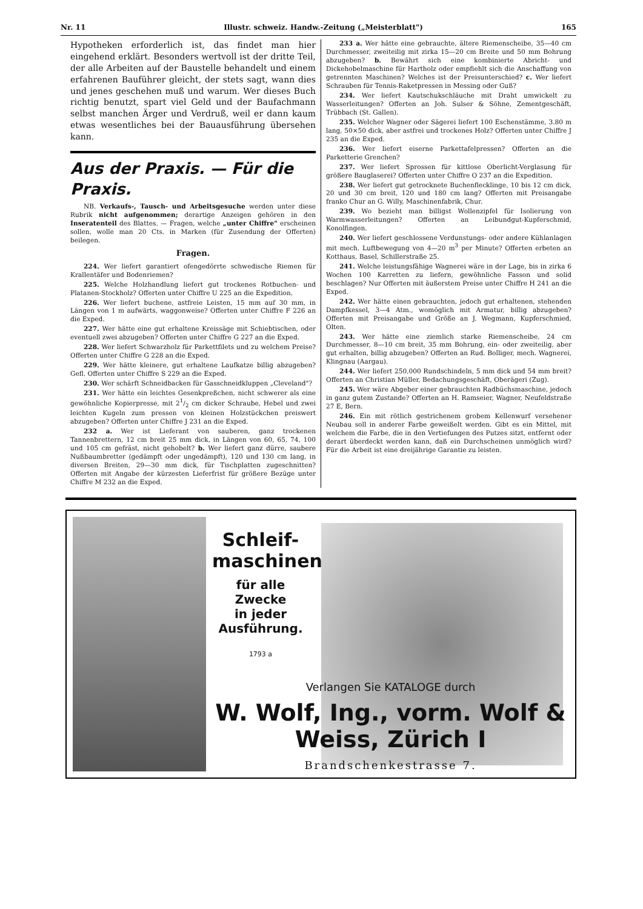Nr. 11 Illustr. schweiz. Handw.-Zeitung („Meisterblatt") 165
Hypotheken erforderlich ist, das findet man hier eingehend erklärt. Besonders wertvoll ist der dritte Teil, der alle Arbeiten auf der Baustelle behandelt und einem erfahrenen Bauführer gleicht, der stets sagt, wann dies und jenes geschehen muß und warum. Wer dieses Buch richtig benutzt, spart viel Geld und der Baufachmann selbst manchen Ärger und Verdruß, weil er dann kaum etwas wesentliches bei der Bauausführung übersehen kann.
Aus der Praxis. — Für die Praxis.
NB. Verkaufs-, Tausch- und Arbeitsgesuche werden unter diese Rubrik nicht aufgenommen; derartige Anzeigen gehören in den Inseratenteil des Blattes. — Fragen, welche „unter Chiffre" erscheinen sollen, wolle man 20 Cts. in Marken (für Zusendung der Offerten) beilegen.
Fragen.
224. Wer liefert garantiert ofengedörrte schwedische Riemen für Krallentäfer und Bodenriemen?
225. Welche Holzhandlung liefert gut trockenes Rotbuchen- und Platanen-Stockholz? Offerten unter Chiffre U 225 an die Expedition.
226. Wer liefert buchene, astfreie Leisten, 15 mm auf 30 mm, in Längen von 1 m aufwärts, waggonweise? Offerten unter Chiffre F 226 an die Exped.
227. Wer hätte eine gut erhaltene Kreissäge mit Schiebtischen, oder eventuell zwei abzugeben? Offerten unter Chiffre G 227 an die Exped.
228. Wer liefert Schwarzholz für Parkettfilets und zu welchem Preise? Offerten unter Chiffre G 228 an die Exped.
229. Wer hätte kleinere, gut erhaltene Laufkatze billig abzugeben? Gefl. Offerten unter Chiffre S 229 an die Exped.
230. Wer schärft Schneidbacken für Gasschneidkluppen „Cleveland"?
231. Wer hätte ein leichtes Gesenkpreßchen, nicht schwerer als eine gewöhnliche Kopierpresse, mit 21/2 cm dicker Schraube, Hebel und zwei leichten Kugeln zum pressen von kleinen Holzstückchen preiswert abzugeben? Offerten unter Chiffre J 231 an die Exped.
232 a. Wer ist Lieferant von sauberen, ganz trockenen Tannenbrettern, 12 cm breit 25 mm dick, in Längen von 60, 65, 74, 100 und 105 cm gefräst, nicht gehobelt? b. Wer liefert ganz dürre, saubere Nußbaumbretter (gedämpft oder ungedämpft), 120 und 130 cm lang, in diversen Breiten, 29—30 mm dick, für Tischplatten zugeschnitten? Offerten mit Angabe der kürzesten Lieferfrist für größere Bezüge unter Chiffre M 232 an die Exped.
233 a. Wer hätte eine gebrauchte, ältere Riemenscheibe, 35—40 cm Durchmesser, zweiteilig mit zirka 15—20 cm Breite und 50 mm Bohrung abzugeben? b. Bewährt sich eine kombinierte Abricht- und Dickehobelmaschine für Hartholz oder empfiehlt sich die Anschaffung von getrennten Maschinen? Welches ist der Preisunterschied? c. Wer liefert Schrauben für Tennis-Raketpressen in Messing oder Guß?
234. Wer liefert Kautschukschläuche mit Draht umwickelt zu Wasserleitungen? Offerten an Joh. Sulser & Söhne, Zementgeschäft, Trübbach (St. Gallen).
235. Welcher Wagner oder Sägerei liefert 100 Eschenstämme, 3.80 m lang, 50×50 dick, aber astfrei und trockenes Holz? Offerten unter Chiffre J 235 an die Exped.
236. Wer liefert eiserne Parkettafelpressen? Offerten an die Parketterie Grenchen?
237. Wer liefert Sprossen für kittlose Oberlicht-Verglasung für größere Bauglaserei? Offerten unter Chiffre O 237 an die Expedition.
238. Wer liefert gut getrocknete Buchenflecklinge, 10 bis 12 cm dick, 20 und 30 cm breit, 120 und 180 cm lang? Offerten mit Preisangabe franko Chur an G. Willy, Maschinenfabrik, Chur.
239. Wo bezieht man billigst Wollenzipfel für Isolierung von Warmwasserleitungen? Offerten an Leibundgut-Kupferschmid, Konolfingen.
240. Wer liefert geschlossene Verdunstungs- oder andere Kühlanlagen mit mech. Luftbewegung von 4—20 m<sup>3</sup> per Minute? Offerten erbeten an Kotthaus, Basel, Schillerstraße 25.
241. Welche leistungsfähige Wagnerei wäre in der Lage, bis in zirka 6 Wochen 100 Karretten zu liefern, gewöhnliche Fasson und solid beschlagen? Nur Offerten mit äußerstem Preise unter Chiffre H 241 an die Exped.
242. Wer hätte einen gebrauchten, jedoch gut erhaltenen, stehenden Dampfkessel, 3—4 Atm., womöglich mit Armatur, billig abzugeben? Offerten mit Preisangabe und Größe an J. Wegmann, Kupferschmied, Olten.
243. Wer hätte eine ziemlich starke Riemenscheibe, 24 cm Durchmesser, 8—10 cm breit, 35 mm Bohrung, ein- oder zweiteilig, aber gut erhalten, billig abzugeben? Offerten an Rud. Bolliger, mech. Wagnerei, Klingnau (Aargau).
244. Wer liefert 250,000 Rundschindeln, 5 mm dick und 54 mm breit? Offerten an Christian Müller, Bedachungsgeschäft, Oberägeri (Zug).
245. Wer wäre Abgeber einer gebrauchten Radbüchsmaschine, jedoch in ganz gutem Zustande? Offerten an H. Ramseier, Wagner, Neufeldstraße 27 E, Bern.
246. Ein mit rötlich gestrichenem grobem Kellenwurf versehener Neubau soll in anderer Farbe geweißelt werden. Gibt es ein Mittel, mit welchem die Farbe, die in den Vertiefungen des Putzes sitzt, entfernt oder derart überdeckt werden kann, daß ein Durchscheinen unmöglich wird? Für die Arbeit ist eine dreijährige Garantie zu leisten.
Schleif-
maschinen
für alle Zwecke
in jeder
Ausführung.
1793 a
Verlangen Sie KATALOGE durch
W. Wolf, Ing., vorm. Wolf & Weiss, Zürich I
Brandschenkestrasse 7.